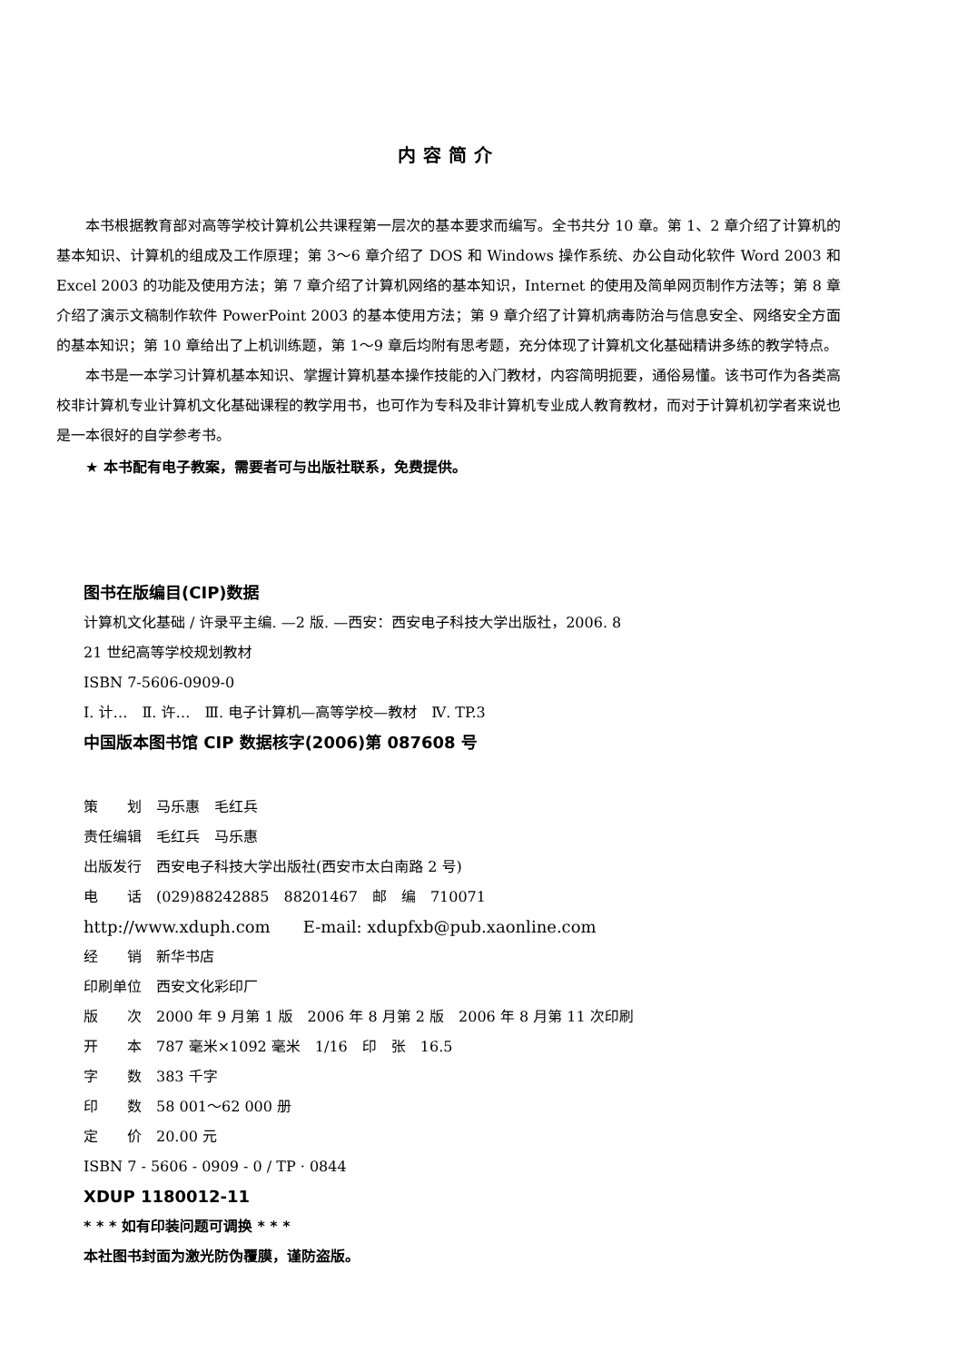内容简介
本书根据教育部对高等学校计算机公共课程第一层次的基本要求而编写。全书共分 10 章。第 1、2 章介绍了计算机的基本知识、计算机的组成及工作原理；第 3～6 章介绍了 DOS 和 Windows 操作系统、办公自动化软件 Word 2003 和 Excel 2003 的功能及使用方法；第 7 章介绍了计算机网络的基本知识，Internet 的使用及简单网页制作方法等；第 8 章介绍了演示文稿制作软件 PowerPoint 2003 的基本使用方法；第 9 章介绍了计算机病毒防治与信息安全、网络安全方面的基本知识；第 10 章给出了上机训练题，第 1～9 章后均附有思考题，充分体现了计算机文化基础精讲多练的教学特点。
本书是一本学习计算机基本知识、掌握计算机基本操作技能的入门教材，内容简明扼要，通俗易懂。该书可作为各类高校非计算机专业计算机文化基础课程的教学用书，也可作为专科及非计算机专业成人教育教材，而对于计算机初学者来说也是一本很好的自学参考书。
★ 本书配有电子教案，需要者可与出版社联系，免费提供。
图书在版编目(CIP)数据
计算机文化基础 / 许录平主编. —2 版. —西安：西安电子科技大学出版社，2006. 8
21 世纪高等学校规划教材
ISBN 7-5606-0909-0
Ⅰ. 计…　Ⅱ. 许…　Ⅲ. 电子计算机—高等学校—教材　Ⅳ. TP.3
中国版本图书馆 CIP 数据核字(2006)第 087608 号
策　　划　马乐惠　毛红兵
责任编辑　毛红兵　马乐惠
出版发行　西安电子科技大学出版社(西安市太白南路 2 号)
电　　话　(029)88242885　88201467　邮　编　710071
http://www.xduph.com　　E-mail: xdupfxb@pub.xaonline.com
经　　销　新华书店
印刷单位　西安文化彩印厂
版　　次　2000 年 9 月第 1 版　2006 年 8 月第 2 版　2006 年 8 月第 11 次印刷
开　　本　787 毫米×1092 毫米　1/16　印　张　16.5
字　　数　383 千字
印　　数　58 001～62 000 册
定　　价　20.00 元
ISBN 7 - 5606 - 0909 - 0 / TP · 0844
XDUP 1180012-11
* * * 如有印装问题可调换 * * *
本社图书封面为激光防伪覆膜，谨防盗版。